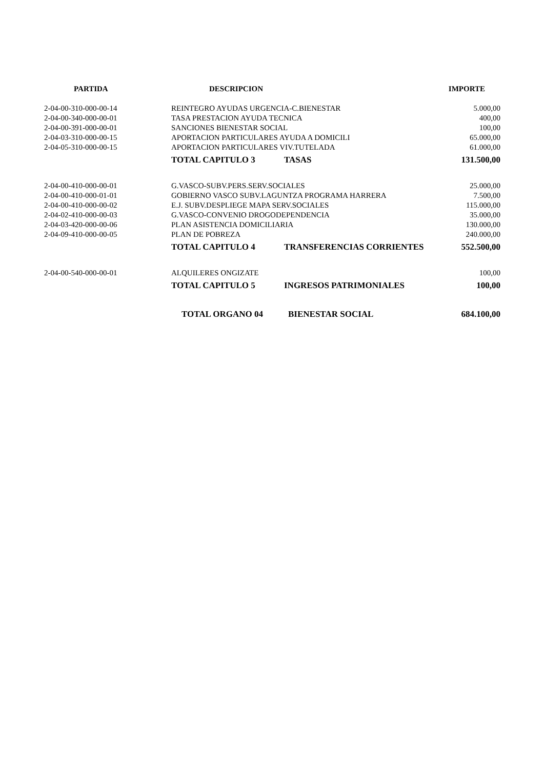| PARTIDA | DESCRIPCION | | IMPORTE |
| --- | --- | --- | --- |
| 2-04-00-310-000-00-14 | REINTEGRO AYUDAS URGENCIA-C.BIENESTAR | | 5.000,00 |
| 2-04-00-340-000-00-01 | TASA PRESTACION AYUDA TECNICA | | 400,00 |
| 2-04-00-391-000-00-01 | SANCIONES BIENESTAR SOCIAL | | 100,00 |
| 2-04-03-310-000-00-15 | APORTACION PARTICULARES AYUDA A DOMICILI | | 65.000,00 |
| 2-04-05-310-000-00-15 | APORTACION PARTICULARES VIV.TUTELADA | | 61.000,00 |
| | TOTAL CAPITULO 3 | TASAS | 131.500,00 |
| 2-04-00-410-000-00-01 | G.VASCO-SUBV.PERS.SERV.SOCIALES | | 25.000,00 |
| 2-04-00-410-000-01-01 | GOBIERNO VASCO SUBV.LAGUNTZA PROGRAMA HARRERA | | 7.500,00 |
| 2-04-00-410-000-00-02 | E.J. SUBV.DESPLIEGE MAPA SERV.SOCIALES | | 115.000,00 |
| 2-04-02-410-000-00-03 | G.VASCO-CONVENIO DROGODEPENDENCIA | | 35.000,00 |
| 2-04-03-420-000-00-06 | PLAN ASISTENCIA DOMICILIARIA | | 130.000,00 |
| 2-04-09-410-000-00-05 | PLAN DE POBREZA | | 240.000,00 |
| | TOTAL CAPITULO 4 | TRANSFERENCIAS CORRIENTES | 552.500,00 |
| 2-04-00-540-000-00-01 | ALQUILERES ONGIZATE | | 100,00 |
| | TOTAL CAPITULO 5 | INGRESOS PATRIMONIALES | 100,00 |
| | TOTAL ORGANO 04 | BIENESTAR SOCIAL | 684.100,00 |